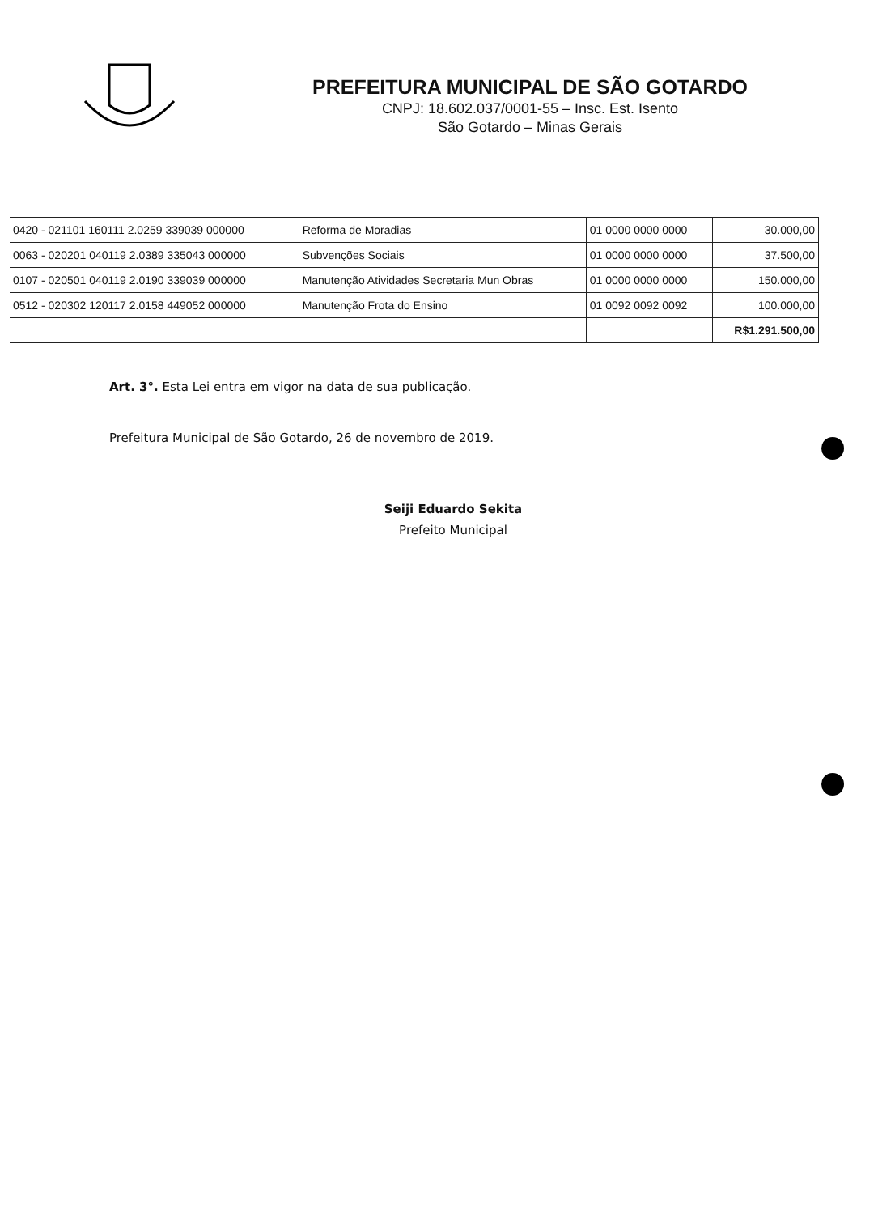PREFEITURA MUNICIPAL DE SÃO GOTARDO
CNPJ: 18.602.037/0001-55 – Insc. Est. Isento
São Gotardo – Minas Gerais
| 0420 - 021101 160111 2.0259 339039 000000 | Reforma de Moradias | 01 0000 0000 0000 | 30.000,00 |
| 0063 - 020201 040119 2.0389 335043 000000 | Subvenções Sociais | 01 0000 0000 0000 | 37.500,00 |
| 0107 - 020501 040119 2.0190 339039 000000 | Manutenção Atividades Secretaria Mun Obras | 01 0000 0000 0000 | 150.000,00 |
| 0512 - 020302 120117 2.0158 449052 000000 | Manutenção Frota do Ensino | 01 0092 0092 0092 | 100.000,00 |
| | | | R$1.291.500,00 |
Art. 3°. Esta Lei entra em vigor na data de sua publicação.
Prefeitura Municipal de São Gotardo, 26 de novembro de 2019.
Seiji Eduardo Sekita
Prefeito Municipal